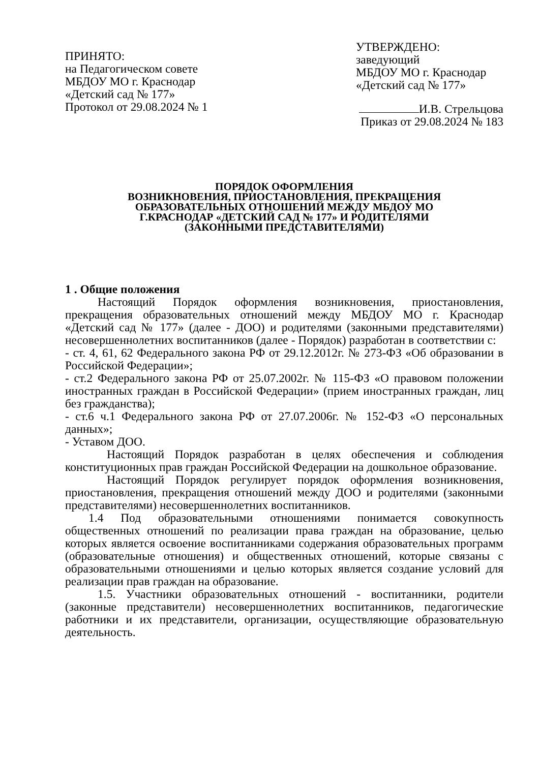ПРИНЯТО:
на Педагогическом совете
МБДОУ МО г. Краснодар
«Детский сад № 177»
Протокол от 29.08.2024 № 1
УТВЕРЖДЕНО:
заведующий
МБДОУ МО г. Краснодар
«Детский сад № 177»
И.В. Стрельцова
Приказ от 29.08.2024 № 183
ПОРЯДОК ОФОРМЛЕНИЯ
ВОЗНИКНОВЕНИЯ, ПРИОСТАНОВЛЕНИЯ, ПРЕКРАЩЕНИЯ
ОБРАЗОВАТЕЛЬНЫХ ОТНОШЕНИЙ МЕЖДУ МБДОУ МО
Г.КРАСНОДАР «ДЕТСКИЙ САД № 177» И РОДИТЕЛЯМИ
(ЗАКОННЫМИ ПРЕДСТАВИТЕЛЯМИ)
1 . Общие положения
Настоящий Порядок оформления возникновения, приостановления, прекращения образовательных отношений между МБДОУ МО г. Краснодар «Детский сад № 177» (далее - ДОО) и родителями (законными представителями) несовершеннолетних воспитанников (далее - Порядок) разработан в соответствии с:
- ст. 4, 61, 62 Федерального закона РФ от 29.12.2012г. № 273-ФЗ «Об образовании в Российской Федерации»;
- ст.2 Федерального закона РФ от 25.07.2002г. № 115-ФЗ «О правовом положении иностранных граждан в Российской Федерации» (прием иностранных граждан, лиц без гражданства);
- ст.6 ч.1 Федерального закона РФ от 27.07.2006г. № 152-ФЗ «О персональных данных»;
- Уставом ДОО.
Настоящий Порядок разработан в целях обеспечения и соблюдения конституционных прав граждан Российской Федерации на дошкольное образование.
Настоящий Порядок регулирует порядок оформления возникновения, приостановления, прекращения отношений между ДОО и родителями (законными представителями) несовершеннолетних воспитанников.
1.4 Под образовательными отношениями понимается совокупность общественных отношений по реализации права граждан на образование, целью которых является освоение воспитанниками содержания образовательных программ (образовательные отношения) и общественных отношений, которые связаны с образовательными отношениями и целью которых является создание условий для реализации прав граждан на образование.
1.5. Участники образовательных отношений - воспитанники, родители (законные представители) несовершеннолетних воспитанников, педагогические работники и их представители, организации, осуществляющие образовательную деятельность.